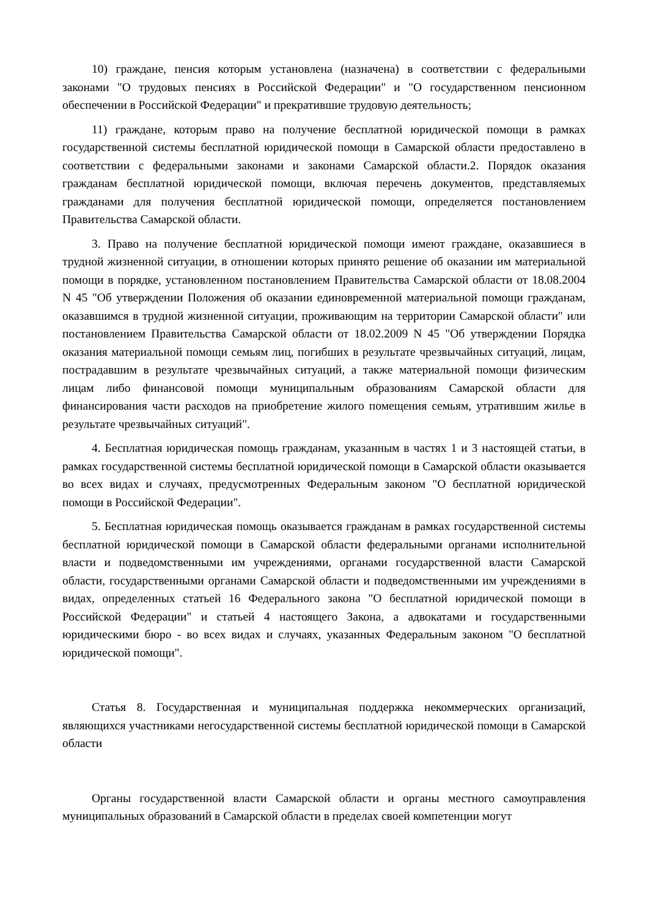10) граждане, пенсия которым установлена (назначена) в соответствии с федеральными законами "О трудовых пенсиях в Российской Федерации" и "О государственном пенсионном обеспечении в Российской Федерации" и прекратившие трудовую деятельность;
11) граждане, которым право на получение бесплатной юридической помощи в рамках государственной системы бесплатной юридической помощи в Самарской области предоставлено в соответствии с федеральными законами и законами Самарской области.2. Порядок оказания гражданам бесплатной юридической помощи, включая перечень документов, представляемых гражданами для получения бесплатной юридической помощи, определяется постановлением Правительства Самарской области.
3. Право на получение бесплатной юридической помощи имеют граждане, оказавшиеся в трудной жизненной ситуации, в отношении которых принято решение об оказании им материальной помощи в порядке, установленном постановлением Правительства Самарской области от 18.08.2004 N 45 "Об утверждении Положения об оказании единовременной материальной помощи гражданам, оказавшимся в трудной жизненной ситуации, проживающим на территории Самарской области" или постановлением Правительства Самарской области от 18.02.2009 N 45 "Об утверждении Порядка оказания материальной помощи семьям лиц, погибших в результате чрезвычайных ситуаций, лицам, пострадавшим в результате чрезвычайных ситуаций, а также материальной помощи физическим лицам либо финансовой помощи муниципальным образованиям Самарской области для финансирования части расходов на приобретение жилого помещения семьям, утратившим жилье в результате чрезвычайных ситуаций".
4. Бесплатная юридическая помощь гражданам, указанным в частях 1 и 3 настоящей статьи, в рамках государственной системы бесплатной юридической помощи в Самарской области оказывается во всех видах и случаях, предусмотренных Федеральным законом "О бесплатной юридической помощи в Российской Федерации".
5. Бесплатная юридическая помощь оказывается гражданам в рамках государственной системы бесплатной юридической помощи в Самарской области федеральными органами исполнительной власти и подведомственными им учреждениями, органами государственной власти Самарской области, государственными органами Самарской области и подведомственными им учреждениями в видах, определенных статьей 16 Федерального закона "О бесплатной юридической помощи в Российской Федерации" и статьей 4 настоящего Закона, а адвокатами и государственными юридическими бюро - во всех видах и случаях, указанных Федеральным законом "О бесплатной юридической помощи".
Статья 8. Государственная и муниципальная поддержка некоммерческих организаций, являющихся участниками негосударственной системы бесплатной юридической помощи в Самарской области
Органы государственной власти Самарской области и органы местного самоуправления муниципальных образований в Самарской области в пределах своей компетенции могут